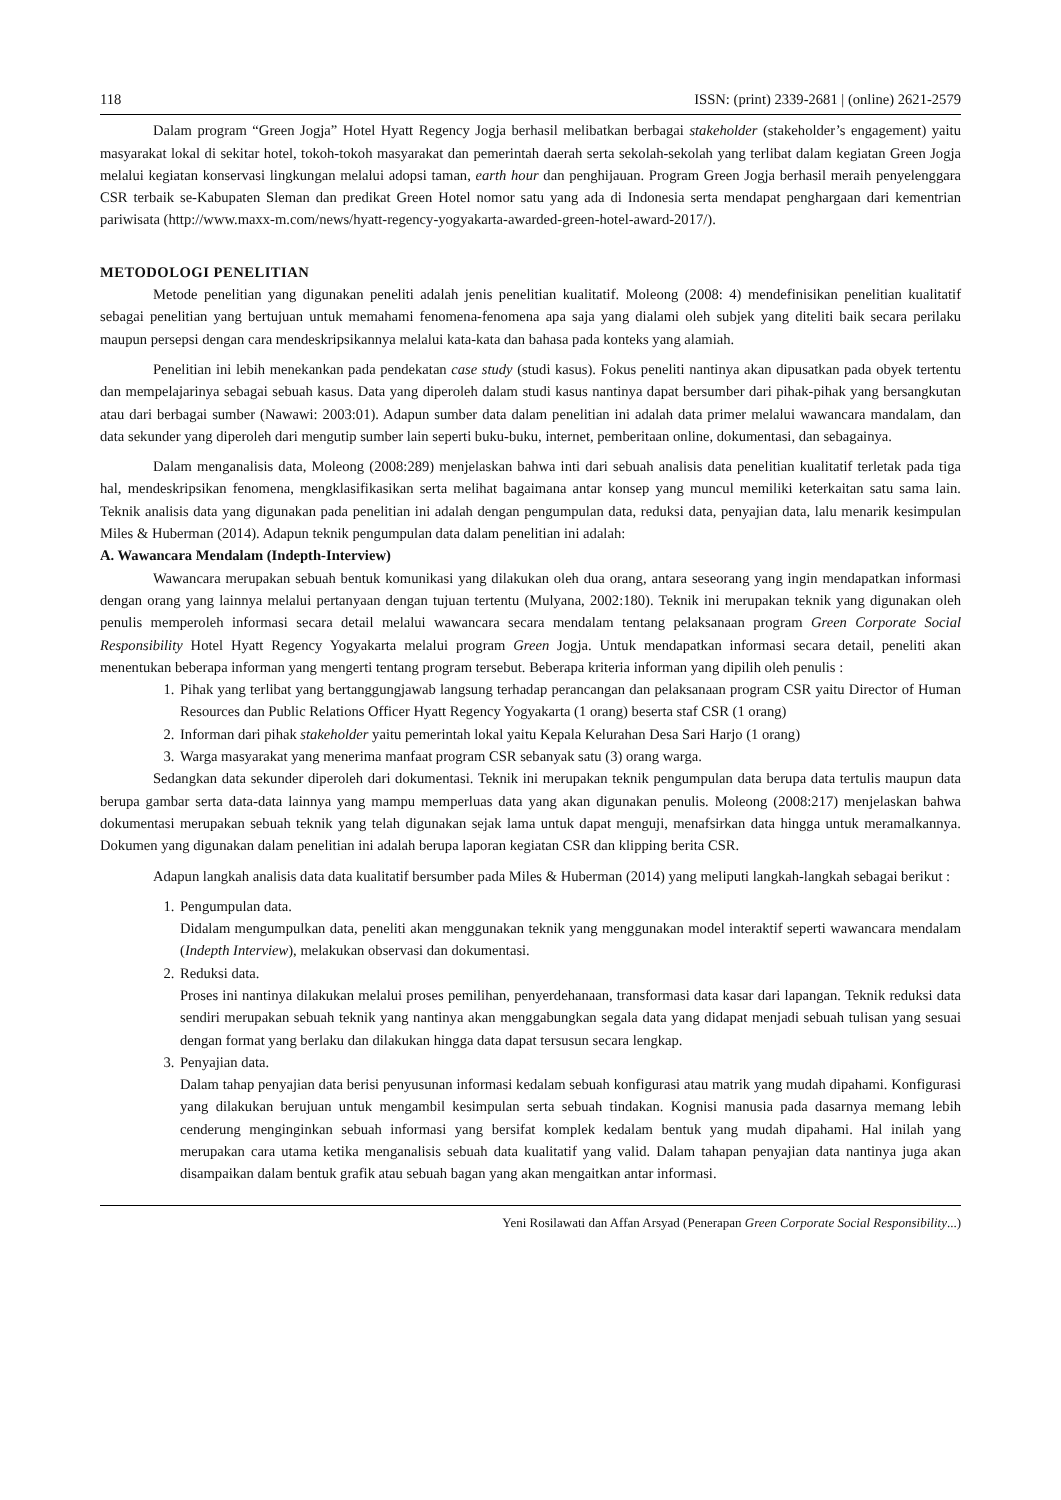118 ISSN: (print) 2339-2681 | (online) 2621-2579
Dalam program “Green Jogja” Hotel Hyatt Regency Jogja berhasil melibatkan berbagai stakeholder (stakeholder’s engagement) yaitu masyarakat lokal di sekitar hotel, tokoh-tokoh masyarakat dan pemerintah daerah serta sekolah-sekolah yang terlibat dalam kegiatan Green Jogja melalui kegiatan konservasi lingkungan melalui adopsi taman, earth hour dan penghijauan. Program Green Jogja berhasil meraih penyelenggara CSR terbaik se-Kabupaten Sleman dan predikat Green Hotel nomor satu yang ada di Indonesia serta mendapat penghargaan dari kementrian pariwisata (http://www.maxx-m.com/news/hyatt-regency-yogyakarta-awarded-green-hotel-award-2017/).
METODOLOGI PENELITIAN
Metode penelitian yang digunakan peneliti adalah jenis penelitian kualitatif. Moleong (2008: 4) mendefinisikan penelitian kualitatif sebagai penelitian yang bertujuan untuk memahami fenomena-fenomena apa saja yang dialami oleh subjek yang diteliti baik secara perilaku maupun persepsi dengan cara mendeskripsikannya melalui kata-kata dan bahasa pada konteks yang alamiah.
Penelitian ini lebih menekankan pada pendekatan case study (studi kasus). Fokus peneliti nantinya akan dipusatkan pada obyek tertentu dan mempelajarinya sebagai sebuah kasus. Data yang diperoleh dalam studi kasus nantinya dapat bersumber dari pihak-pihak yang bersangkutan atau dari berbagai sumber (Nawawi: 2003:01). Adapun sumber data dalam penelitian ini adalah data primer melalui wawancara mandalam, dan data sekunder yang diperoleh dari mengutip sumber lain seperti buku-buku, internet, pemberitaan online, dokumentasi, dan sebagainya.
Dalam menganalisis data, Moleong (2008:289) menjelaskan bahwa inti dari sebuah analisis data penelitian kualitatif terletak pada tiga hal, mendeskripsikan fenomena, mengklasifikasikan serta melihat bagaimana antar konsep yang muncul memiliki keterkaitan satu sama lain. Teknik analisis data yang digunakan pada penelitian ini adalah dengan pengumpulan data, reduksi data, penyajian data, lalu menarik kesimpulan Miles & Huberman (2014). Adapun teknik pengumpulan data dalam penelitian ini adalah:
A. Wawancara Mendalam (Indepth-Interview)
Wawancara merupakan sebuah bentuk komunikasi yang dilakukan oleh dua orang, antara seseorang yang ingin mendapatkan informasi dengan orang yang lainnya melalui pertanyaan dengan tujuan tertentu (Mulyana, 2002:180). Teknik ini merupakan teknik yang digunakan oleh penulis memperoleh informasi secara detail melalui wawancara secara mendalam tentang pelaksanaan program Green Corporate Social Responsibility Hotel Hyatt Regency Yogyakarta melalui program Green Jogja. Untuk mendapatkan informasi secara detail, peneliti akan menentukan beberapa informan yang mengerti tentang program tersebut. Beberapa kriteria informan yang dipilih oleh penulis :
1. Pihak yang terlibat yang bertanggungjawab langsung terhadap perancangan dan pelaksanaan program CSR yaitu Director of Human Resources dan Public Relations Officer Hyatt Regency Yogyakarta (1 orang) beserta staf CSR (1 orang)
2. Informan dari pihak stakeholder yaitu pemerintah lokal yaitu Kepala Kelurahan Desa Sari Harjo (1 orang)
3. Warga masyarakat yang menerima manfaat program CSR sebanyak satu (3) orang warga.
Sedangkan data sekunder diperoleh dari dokumentasi. Teknik ini merupakan teknik pengumpulan data berupa data tertulis maupun data berupa gambar serta data-data lainnya yang mampu memperluas data yang akan digunakan penulis. Moleong (2008:217) menjelaskan bahwa dokumentasi merupakan sebuah teknik yang telah digunakan sejak lama untuk dapat menguji, menafsirkan data hingga untuk meramalkannya. Dokumen yang digunakan dalam penelitian ini adalah berupa laporan kegiatan CSR dan klipping berita CSR.
Adapun langkah analisis data data kualitatif bersumber pada Miles & Huberman (2014) yang meliputi langkah-langkah sebagai berikut :
1. Pengumpulan data.
Didalam mengumpulkan data, peneliti akan menggunakan teknik yang menggunakan model interaktif seperti wawancara mendalam (Indepth Interview), melakukan observasi dan dokumentasi.
2. Reduksi data.
Proses ini nantinya dilakukan melalui proses pemilihan, penyerdehanaan, transformasi data kasar dari lapangan. Teknik reduksi data sendiri merupakan sebuah teknik yang nantinya akan menggabungkan segala data yang didapat menjadi sebuah tulisan yang sesuai dengan format yang berlaku dan dilakukan hingga data dapat tersusun secara lengkap.
3. Penyajian data.
Dalam tahap penyajian data berisi penyusunan informasi kedalam sebuah konfigurasi atau matrik yang mudah dipahami. Konfigurasi yang dilakukan berujuan untuk mengambil kesimpulan serta sebuah tindakan. Kognisi manusia pada dasarnya memang lebih cenderung menginginkan sebuah informasi yang bersifat komplek kedalam bentuk yang mudah dipahami. Hal inilah yang merupakan cara utama ketika menganalisis sebuah data kualitatif yang valid. Dalam tahapan penyajian data nantinya juga akan disampaikan dalam bentuk grafik atau sebuah bagan yang akan mengaitkan antar informasi.
Yeni Rosilawati dan Affan Arsyad (Penerapan Green Corporate Social Responsibility...)